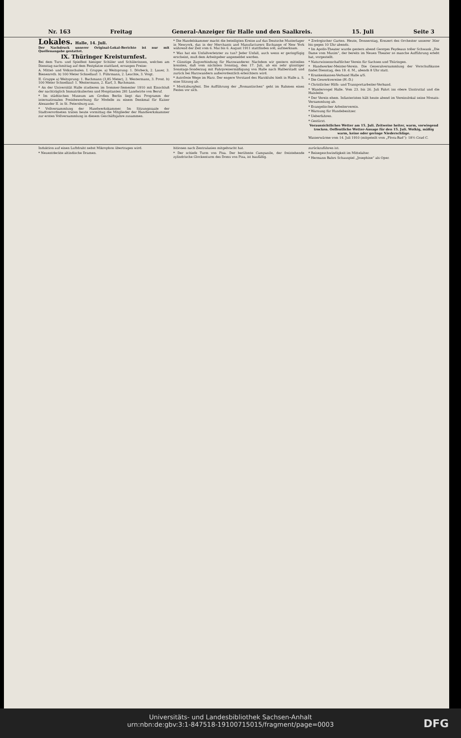Nr. 163 Freitag General-Anzeiger für Halle und den Saalkreis. 15. Juli Seite 3
Lokales. Halle, 14. Juli.
Der Nachdruck unserer Original-Lokal-Berichte ist nur mit Quellenangabe gestattet.
IX. Thüringer Kreisturnfest.
Bei dem Turn- und Spielfest hiesiger Schüler und Schülerinnen, welches am Dienstag nachmittag auf dem Festplatze stattfand, errangen Preise:
A. Mittel- und Volksschulen. I. Gruppe. a) Weitsprung: 1. Dörbeck, 2. Lauer, 3. Bienenroth. b) 100 Meter Schnellauf: 1. Führmann, 2. Leuchte, 3. Voigt.
II. Gruppe a) Weitsprung: 1. Bachmann (3,85 Meter), 2. Westermann, 3. Prost. b) 100 Meter Schnellauf: 1. Westermann, 2. Karf, 3. Bachmann.
* An der Universität Halle studieren im Sommer-Semester 1910 mit Einschluß der nachträglich Immatrikulierten und Hospitanten 281 Landwirte von Beruf.
* Im städtischen Museum am Großen Berlin liegt das Programm der internationalen Preisbewerbung für Modelle zu einem Denkmal für Kaiser Alexander II. in St. Petersburg aus.
* Vollversammlung der Handwerkskammer. Im Sitzungssaale der Stadtverordneten traten heute vormittag die Mitglieder der Handwerkskammer zur ersten Vollversammlung in diesem Geschäftsjahre zusammen.
* Die Handelskammer macht die beteiligten Kreise auf das Deutsche Musterlager in Newyork, das in der Merchants and Manufacturers Exchange of New York während der Zeit vom 6. Mai bis 6. August 1911 stattfinden soll, aufmerksam.
* Was hat ein Unfallverletzter zu tun? Jeder Unfall, auch wenn er geringfügig erscheint, muß dem Arbeitgeber angemeldet werden.
* Günstige Zugverbindung für Harzwanderer. Nachdem wir gestern mitteilen konnten, daß vom nächsten Sonntag, den 17. Juli, ab ein sehr günstiger Sonntags-Sonderzug mit Fahrpreisermäßigung von Halle nach Halberstadt und zurück bei Harzwandern außerordentlich erleichtern wird.
* Autofreie Wege im Harz. Der engere Vorstand des Harzklubs hielt in Halle a. S. eine Sitzung ab.
* Moritzburgfest. Die Aufführung der „Romantischen“ geht im Rahmen eines Festes vor sich.
* Zoologischer Garten. Heute, Donnerstag, Konzert des Orchester unserer 36er bis gegen 10 Uhr abends.
* Im Apollo-Theater wurde gestern abend Georges Feydeaus toller Schwank „Die Dame vom Maxim“, der bereits im Neuen Theater so manche Aufführung erlebt hat, vorgestellt.
* Naturwissenschaftlicher Verein für Sachsen und Thüringen.
* Handwerker-Meister-Verein. Die Generalversammlung der Vorschußkasse findet Dienstag, den 19. d. M., abends 8 Uhr statt.
* Krankenkassen-Verband Halle a/S.
* Die Gewerkvereine (H.-D.)
* Christlicher Hilfs- und Transportarbeiter-Verband.
* Wandervogel Halle. Vom 23. bis 26. Juli Fahrt ins obere Unstruttal und die Hainleite.
* Der Verein ehem. Infanteristen hält heute abend im Vereinslokal seine Monats-Versammlung ab.
* Evangelischer Arbeiterverein.
* Warnung für Hundebesitzer.
* Ueberfahren.
* Gestürzt.
Voraussichtliches Wetter am 15. Juli. Zeitweise heiter, warm, vorwiegend trocken. Oeffentliche Wetter-Ansage für den 15. Juli. Wolkig, mäßig warm, keine oder geringe Niederschläge.
Wasserwärme vom 14. Juli 1910 (mitgeteilt vom „Flora-Bad“): 18½ Grad C.
Induktion auf einen Luftdraht nebst Mikrophon übertragen wird.
* Neuentdeckte altindische Dramen.
bitionen nach Zentralasien mitgebracht hat.
* Der schiefe Turm von Pisa. Der berühmte Campanile, der freistehende zylindrische Glockenturm des Doms von Pisa, ist baufällig.
zurückzuführen ist.
* Reisegeschwindigkeit im Mittelalter.
* Hermann Bahrs Schauspiel „Josephine“ als Oper.
Universitäts- und Landesbibliothek Sachsen-Anhalt
urn:nbn:de:gbv:3:1-847518-19100715015/fragment/page=0003
DFG